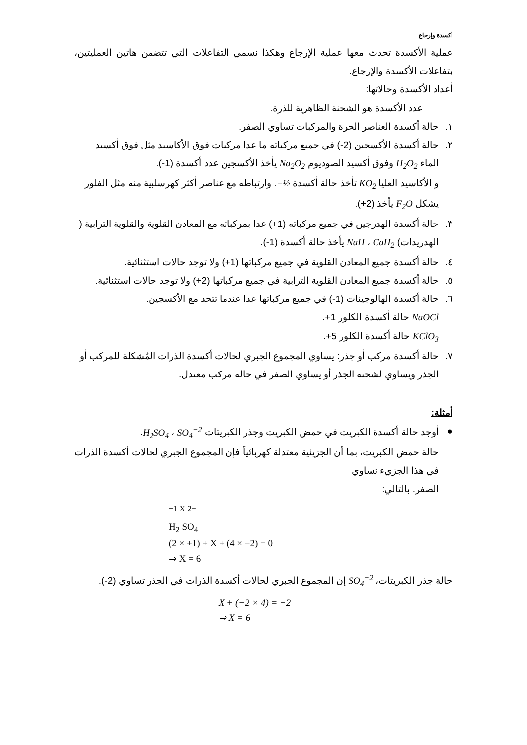أكسدة وإرجاع
عملية الأكسدة تحدث معها عملية الإرجاع وهكذا نسمي التفاعلات التي تتضمن هاتين العمليتين، بتفاعلات الأكسدة والإرجاع.
أعداد الأكسدة وحالاتها:
عدد الأكسدة هو الشحنة الظاهرية للذرة.
١. حالة أكسدة العناصر الحرة والمركبات تساوي الصفر.
٢. حالة أكسدة الأكسجين (2-) في جميع مركباته ما عدا مركبات فوق الأكاسيد مثل فوق أكسيد الماء H<sub>2</sub>O<sub>2</sub> وفوق أكسيد الصوديوم Na<sub>2</sub>O<sub>2</sub> يأخذ الأكسجين عدد أكسدة (1-).
و الأكاسيد العليا KO<sub>2</sub> تأخذ حالة أكسدة −½. وارتباطه مع عناصر أكثر كهرسلبية منه مثل الفلور يشكل F<sub>2</sub>O يأخذ (2+).
٣. حالة أكسدة الهدرجين في جميع مركباته (1+) عدا بمركباته مع المعادن القلوية والقلوية الترابية ( الهدريدات) NaH ، CaH<sub>2</sub> يأخذ حالة أكسدة (1-).
٤. حالة أكسدة جميع المعادن القلوية في جميع مركباتها (1+) ولا توجد حالات استثنائية.
٥. حالة أكسدة جميع المعادن القلوية الترابية في جميع مركباتها (2+) ولا توجد حالات استثنائية.
٦. حالة أكسدة الهالوجينات (1-) في جميع مركباتها عدا عندما تتحد مع الأكسجين.
NaOCl حالة أكسدة الكلور 1+.
KClO<sub>3</sub> حالة أكسدة الكلور 5+.
٧. حالة أكسدة مركب أو جذر: يساوي المجموع الجبري لحالات أكسدة الذرات المُشكلة للمركب أو الجذر ويساوي لشحنة الجذر أو يساوي الصفر في حالة مركب معتدل.
أمثلة:
● أوجد حالة أكسدة الكبريت في حمض الكبريت وجذر الكبريتات H<sub>2</sub>SO<sub>4</sub> ، SO<sub>4</sub><sup>−2</sup>.
حالة حمض الكبريت، بما أن الجزيئية معتدلة كهربائياً فإن المجموع الجبري لحالات أكسدة الذرات في هذا الجزيء تساوي
الصفر. بالتالي:
<sup>+1</sup> <sup>X</sup> <sup>2−</sup>
H<sub>2</sub> SO<sub>4</sub>
(2 × +1) + X + (4 × −2) = 0
⇒ X = 6
حالة جذر الكبريتات، SO<sub>4</sub><sup>−2</sup> إن المجموع الجبري لحالات أكسدة الذرات في الجذر تساوي (2-).
X + (−2 × 4) = −2
⇒ X = 6